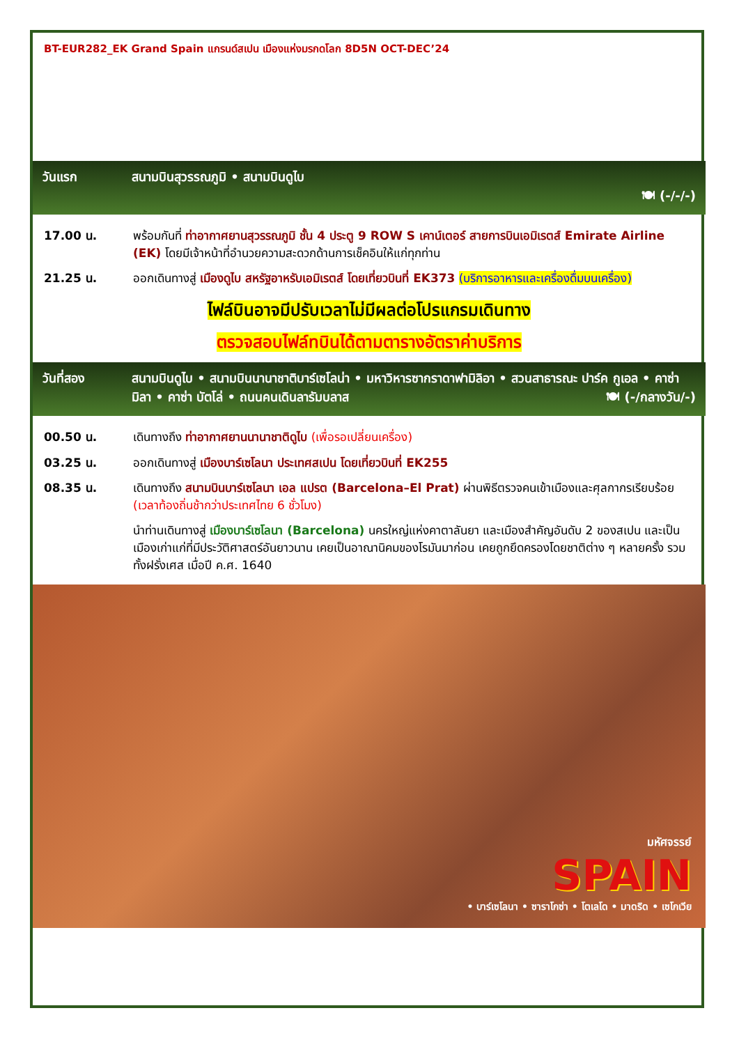BT-EUR282_EK Grand Spain แกรนด์สเปน เมืองแห่งมรกดโลก 8D5N OCT-DEC’24
วันแรก สนามบินสุวรรณภูมิ • สนามบินดูไบ
🍽 (-/-/-)
17.00 น. พร้อมกันที่ ท่าอากาศยานสุวรรณภูมิ ชั้น 4 ประตู 9 ROW S เคาน์เตอร์ สายการบินเอมิเรตส์ Emirate Airline (EK) โดยมีเจ้าหน้าที่อำนวยความสะดวกด้านการเช็คอินให้แก่ทุกท่าน
21.25 น. ออกเดินทางสู่ เมืองดูไบ สหรัฐอาหรับเอมิเรตส์ โดยเที่ยวบินที่ EK373 (บริการอาหารและเครื่องดื่มบนเครื่อง)
ไฟล์บินอาจมีปรับเวลาไม่มีผลต่อโปรแกรมเดินทาง
ตรวจสอบไฟล์ทบินได้ตามตารางอัตราค่าบริการ
วันที่สอง สนามบินดูไบ • สนามบินนานาชาติบาร์เซโลน่า • มหาวิหารซากราดาฟามิลิอา • สวนสาธารณะ ปาร์ค กูเอล • คาซ่า มิลา • คาซ่า บัตโล่ • ถนนคนเดินลารัมบลาส 🍽 (-/กลางวัน/-)
00.50 น. เดินทางถึง ท่าอากาศยานนานาชาติดูไบ (เพื่อรอเปลี่ยนเครื่อง)
03.25 น. ออกเดินทางสู่ เมืองบาร์เซโลนา ประเทศสเปน โดยเที่ยวบินที่ EK255
08.35 น. เดินทางถึง สนามบินบาร์เซโลนา เอล แปรต (Barcelona–El Prat) ผ่านพิธีตรวจคนเข้าเมืองและศุลกากรเรียบร้อย (เวลาท้องถิ่นช้ากว่าประเทศไทย 6 ชั่วโมง)
นำท่านเดินทางสู่ เมืองบาร์เซโลนา (Barcelona) นครใหญ่แห่งคาตาลันยา และเมืองสำคัญอันดับ 2 ของสเปน และเป็นเมืองเก่าแก่ที่มีประวัติศาสตร์อันยาวนาน เคยเป็นอาณานิคมของโรมันมาก่อน เคยถูกยึดครองโดยชาติต่าง ๆ หลายครั้ง รวมทั้งฝรั่งเศส เมื่อปี ค.ศ. 1640
มหัศจรรย์
SPAIN
• บาร์เซโลนา • ซาราโกซ่า • โตเลโด • มาดริด • เซโกเวีย